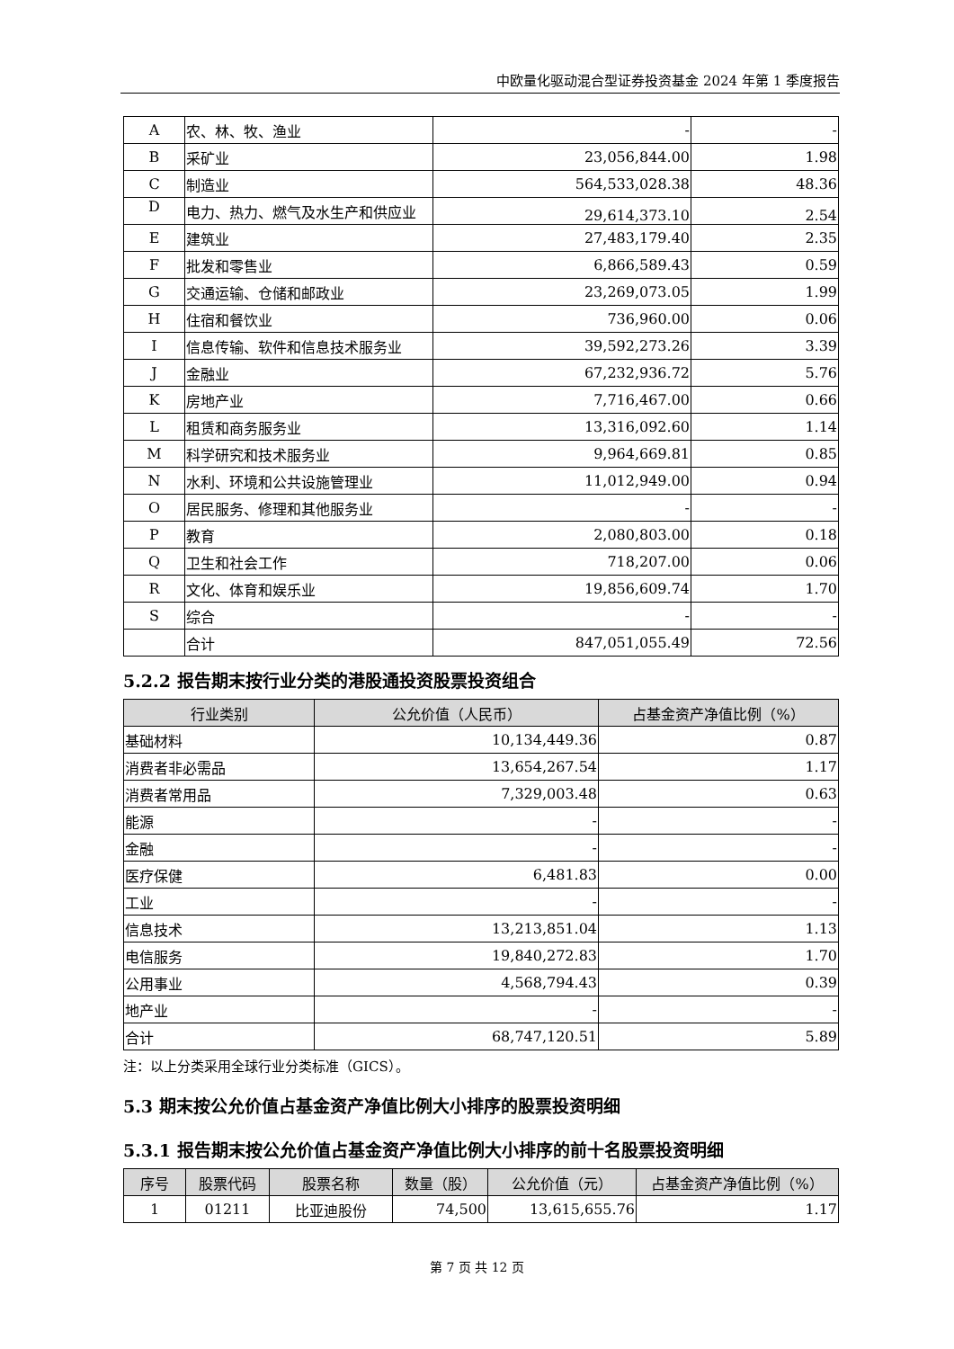中欧量化驱动混合型证券投资基金 2024 年第 1 季度报告
| A | 农、林、牧、渔业 | - | - |
| B | 采矿业 | 23,056,844.00 | 1.98 |
| C | 制造业 | 564,533,028.38 | 48.36 |
| D | 电力、热力、燃气及水生产和供应业 | 29,614,373.10 | 2.54 |
| E | 建筑业 | 27,483,179.40 | 2.35 |
| F | 批发和零售业 | 6,866,589.43 | 0.59 |
| G | 交通运输、仓储和邮政业 | 23,269,073.05 | 1.99 |
| H | 住宿和餐饮业 | 736,960.00 | 0.06 |
| I | 信息传输、软件和信息技术服务业 | 39,592,273.26 | 3.39 |
| J | 金融业 | 67,232,936.72 | 5.76 |
| K | 房地产业 | 7,716,467.00 | 0.66 |
| L | 租赁和商务服务业 | 13,316,092.60 | 1.14 |
| M | 科学研究和技术服务业 | 9,964,669.81 | 0.85 |
| N | 水利、环境和公共设施管理业 | 11,012,949.00 | 0.94 |
| O | 居民服务、修理和其他服务业 | - | - |
| P | 教育 | 2,080,803.00 | 0.18 |
| Q | 卫生和社会工作 | 718,207.00 | 0.06 |
| R | 文化、体育和娱乐业 | 19,856,609.74 | 1.70 |
| S | 综合 | - | - |
| | 合计 | 847,051,055.49 | 72.56 |
5.2.2 报告期末按行业分类的港股通投资股票投资组合
| 行业类别 | 公允价值（人民币） | 占基金资产净值比例（%） |
| --- | --- | --- |
| 基础材料 | 10,134,449.36 | 0.87 |
| 消费者非必需品 | 13,654,267.54 | 1.17 |
| 消费者常用品 | 7,329,003.48 | 0.63 |
| 能源 | - | - |
| 金融 | - | - |
| 医疗保健 | 6,481.83 | 0.00 |
| 工业 | - | - |
| 信息技术 | 13,213,851.04 | 1.13 |
| 电信服务 | 19,840,272.83 | 1.70 |
| 公用事业 | 4,568,794.43 | 0.39 |
| 地产业 | - | - |
| 合计 | 68,747,120.51 | 5.89 |
注：以上分类采用全球行业分类标准（GICS）。
5.3 期末按公允价值占基金资产净值比例大小排序的股票投资明细
5.3.1 报告期末按公允价值占基金资产净值比例大小排序的前十名股票投资明细
| 序号 | 股票代码 | 股票名称 | 数量（股） | 公允价值（元） | 占基金资产净值比例（%） |
| --- | --- | --- | --- | --- | --- |
| 1 | 01211 | 比亚迪股份 | 74,500 | 13,615,655.76 | 1.17 |
第 7 页 共 12 页